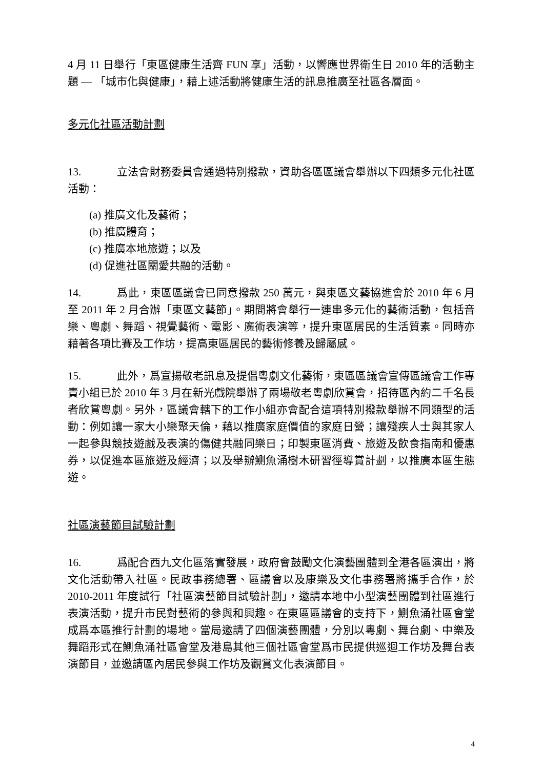4 月 11 日舉行「東區健康生活齊 FUN 享」活動，以響應世界衛生日 2010 年的活動主題 — 「城市化與健康」，藉上述活動將健康生活的訊息推廣至社區各層面。
多元化社區活動計劃
13. 立法會財務委員會通過特別撥款，資助各區區議會舉辦以下四類多元化社區活動：
(a) 推廣文化及藝術；
(b) 推廣體育；
(c) 推廣本地旅遊；以及
(d) 促進社區關愛共融的活動。
14. 爲此，東區區議會已同意撥款 250 萬元，與東區文藝協進會於 2010 年 6 月至 2011 年 2 月合辦「東區文藝節」。期間將會舉行一連串多元化的藝術活動，包括音樂、粵劇、舞蹈、視覺藝術、電影、魔術表演等，提升東區居民的生活質素。同時亦藉著各項比賽及工作坊，提高東區居民的藝術修養及歸屬感。
15. 此外，爲宣揚敬老訊息及提倡粵劇文化藝術，東區區議會宣傳區議會工作專責小組已於 2010 年 3 月在新光戲院舉辦了兩場敬老粵劇欣賞會，招待區內約二千名長者欣賞粵劇。另外，區議會轄下的工作小組亦會配合這項特別撥款舉辦不同類型的活動：例如讓一家大小樂聚天倫，藉以推廣家庭價值的家庭日營；讓殘疾人士與其家人一起參與競技遊戲及表演的傷健共融同樂日；印製東區消費、旅遊及飲食指南和優惠券，以促進本區旅遊及經濟；以及舉辦鰂魚涌樹木研習徑導賞計劃，以推廣本區生態遊。
社區演藝節目試驗計劃
16. 爲配合西九文化區落實發展，政府會鼓勵文化演藝團體到全港各區演出，將文化活動帶入社區。民政事務總署、區議會以及康樂及文化事務署將攜手合作，於 2010-2011 年度試行「社區演藝節目試驗計劃」，邀請本地中小型演藝團體到社區進行表演活動，提升市民對藝術的參與和興趣。在東區區議會的支持下，鰂魚涌社區會堂成爲本區推行計劃的場地。當局邀請了四個演藝團體，分別以粵劇、舞台劇、中樂及舞蹈形式在鰂魚涌社區會堂及港島其他三個社區會堂爲市民提供巡迴工作坊及舞台表演節目，並邀請區內居民參與工作坊及觀賞文化表演節目。
4